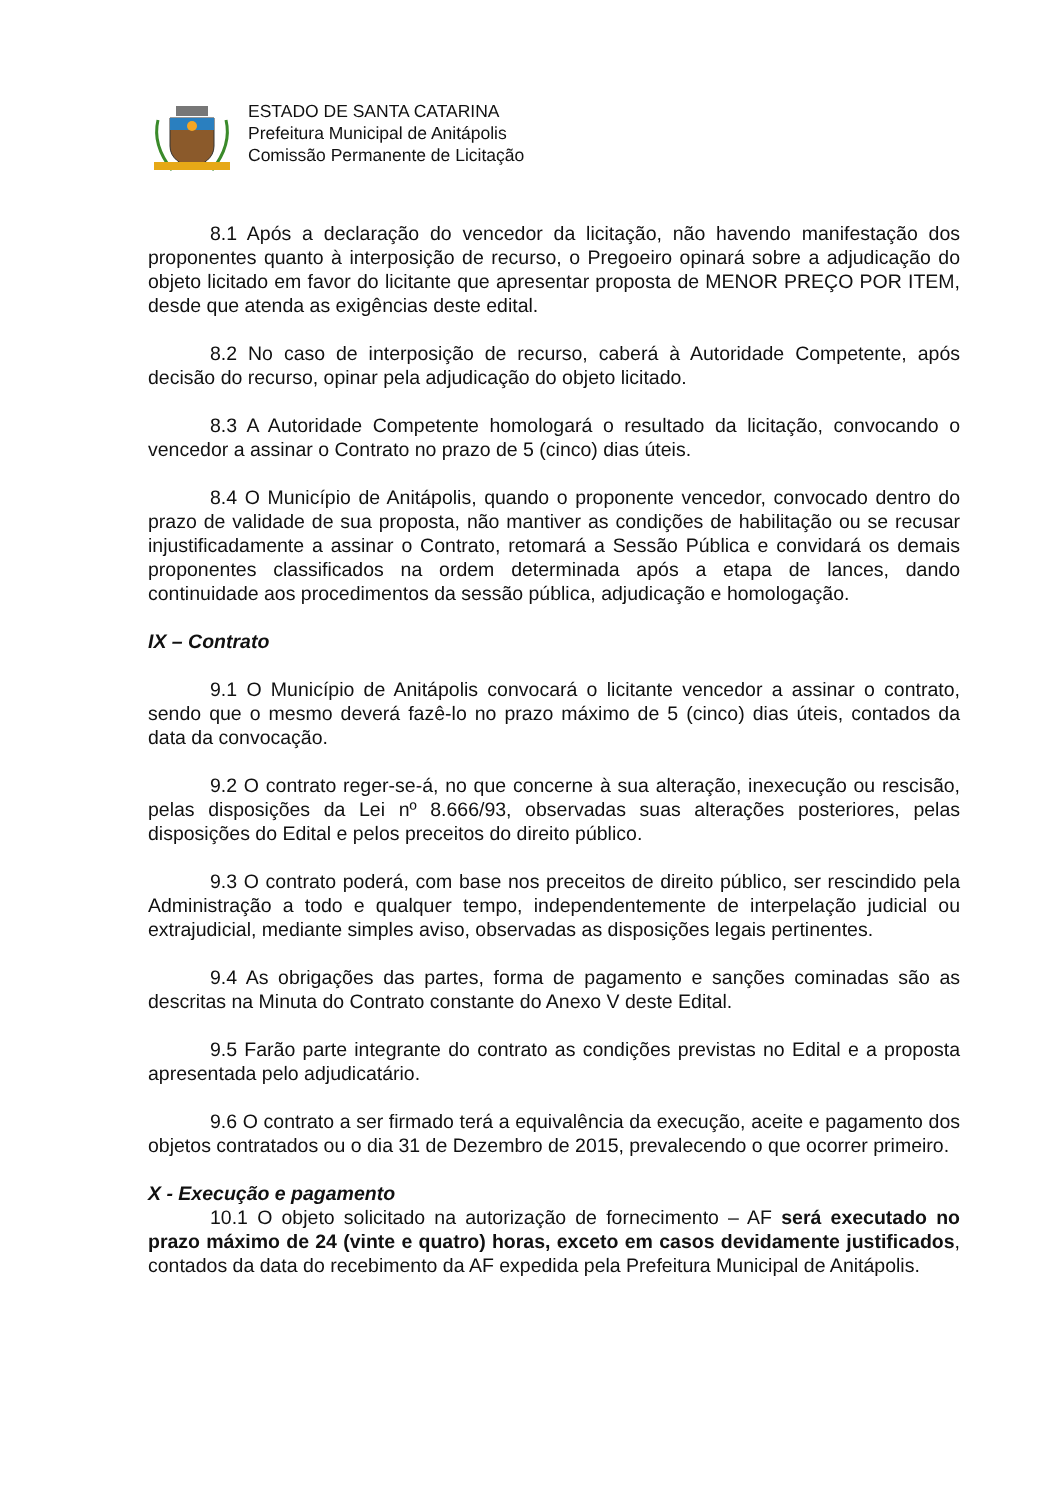ESTADO DE SANTA CATARINA
Prefeitura Municipal de Anitápolis
Comissão Permanente de Licitação
8.1 Após a declaração do vencedor da licitação, não havendo manifestação dos proponentes quanto à interposição de recurso, o Pregoeiro opinará sobre a adjudicação do objeto licitado em favor do licitante que apresentar proposta de MENOR PREÇO POR ITEM, desde que atenda as exigências deste edital.
8.2 No caso de interposição de recurso, caberá à Autoridade Competente, após decisão do recurso, opinar pela adjudicação do objeto licitado.
8.3 A Autoridade Competente homologará o resultado da licitação, convocando o vencedor a assinar o Contrato no prazo de 5 (cinco) dias úteis.
8.4 O Município de Anitápolis, quando o proponente vencedor, convocado dentro do prazo de validade de sua proposta, não mantiver as condições de habilitação ou se recusar injustificadamente a assinar o Contrato, retomará a Sessão Pública e convidará os demais proponentes classificados na ordem determinada após a etapa de lances, dando continuidade aos procedimentos da sessão pública, adjudicação e homologação.
IX – Contrato
9.1 O Município de Anitápolis convocará o licitante vencedor a assinar o contrato, sendo que o mesmo deverá fazê-lo no prazo máximo de 5 (cinco) dias úteis, contados da data da convocação.
9.2 O contrato reger-se-á, no que concerne à sua alteração, inexecução ou rescisão, pelas disposições da Lei nº 8.666/93, observadas suas alterações posteriores, pelas disposições do Edital e pelos preceitos do direito público.
9.3 O contrato poderá, com base nos preceitos de direito público, ser rescindido pela Administração a todo e qualquer tempo, independentemente de interpelação judicial ou extrajudicial, mediante simples aviso, observadas as disposições legais pertinentes.
9.4 As obrigações das partes, forma de pagamento e sanções cominadas são as descritas na Minuta do Contrato constante do Anexo V deste Edital.
9.5 Farão parte integrante do contrato as condições previstas no Edital e a proposta apresentada pelo adjudicatário.
9.6 O contrato a ser firmado terá a equivalência da execução, aceite e pagamento dos objetos contratados ou o dia 31 de Dezembro de 2015, prevalecendo o que ocorrer primeiro.
X - Execução e pagamento
10.1 O objeto solicitado na autorização de fornecimento – AF será executado no prazo máximo de 24 (vinte e quatro) horas, exceto em casos devidamente justificados, contados da data do recebimento da AF expedida pela Prefeitura Municipal de Anitápolis.